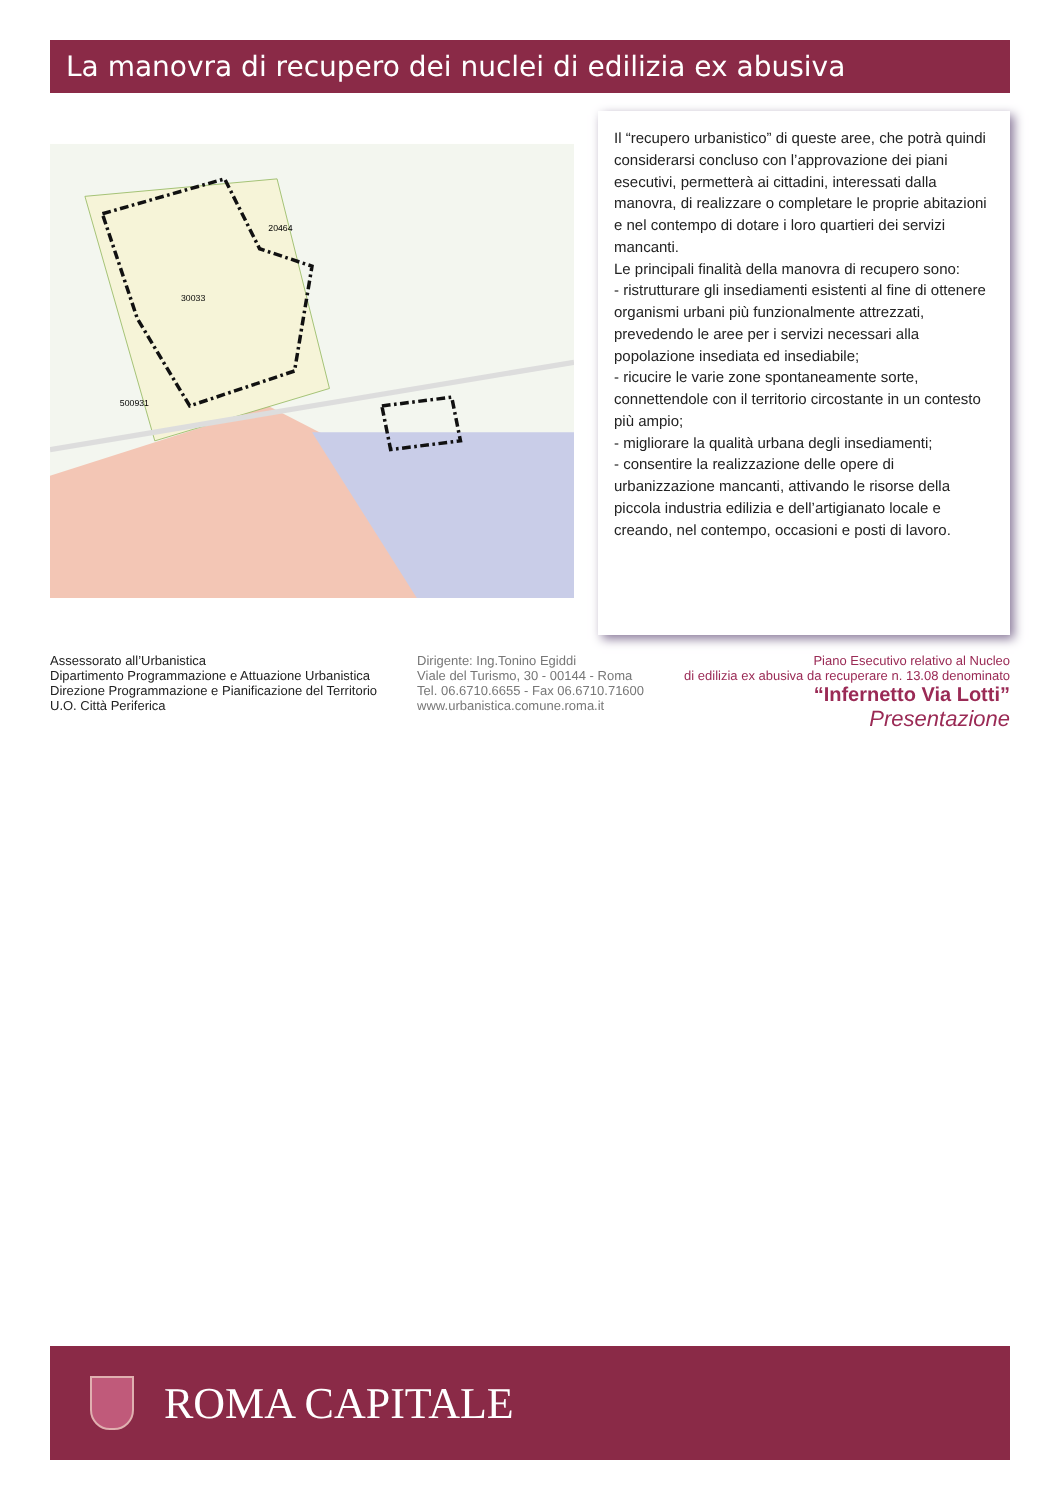La manovra di recupero dei nuclei di edilizia ex abusiva
30033
20464
500931
Il “recupero urbanistico” di queste aree, che potrà quindi considerarsi concluso con l’approvazione dei piani esecutivi, permetterà ai cittadini, interessati dalla manovra, di realizzare o completare le proprie abitazioni e nel contempo di dotare i loro quartieri dei servizi mancanti.
Le principali finalità della manovra di recupero sono:
- ristrutturare gli insediamenti esistenti al fine di ottenere organismi urbani più funzionalmente attrezzati, prevedendo le aree per i servizi necessari alla popolazione insediata ed insediabile;
- ricucire le varie zone spontaneamente sorte, connettendole con il territorio circostante in un contesto più ampio;
- migliorare la qualità urbana degli insediamenti;
- consentire la realizzazione delle opere di urbanizzazione mancanti, attivando le risorse della piccola industria edilizia e dell’artigianato locale e creando, nel contempo, occasioni e posti di lavoro.
Assessorato all’Urbanistica
Dipartimento Programmazione e Attuazione Urbanistica
Direzione Programmazione e Pianificazione del Territorio
U.O. Città Periferica
Dirigente: Ing.Tonino Egiddi
Viale del Turismo, 30 - 00144 - Roma
Tel. 06.6710.6655 - Fax 06.6710.71600
www.urbanistica.comune.roma.it
Piano Esecutivo relativo al Nucleo
di edilizia ex abusiva da recuperare n. 13.08 denominato
“Infernetto Via Lotti”
Presentazione
ROMA CAPITALE